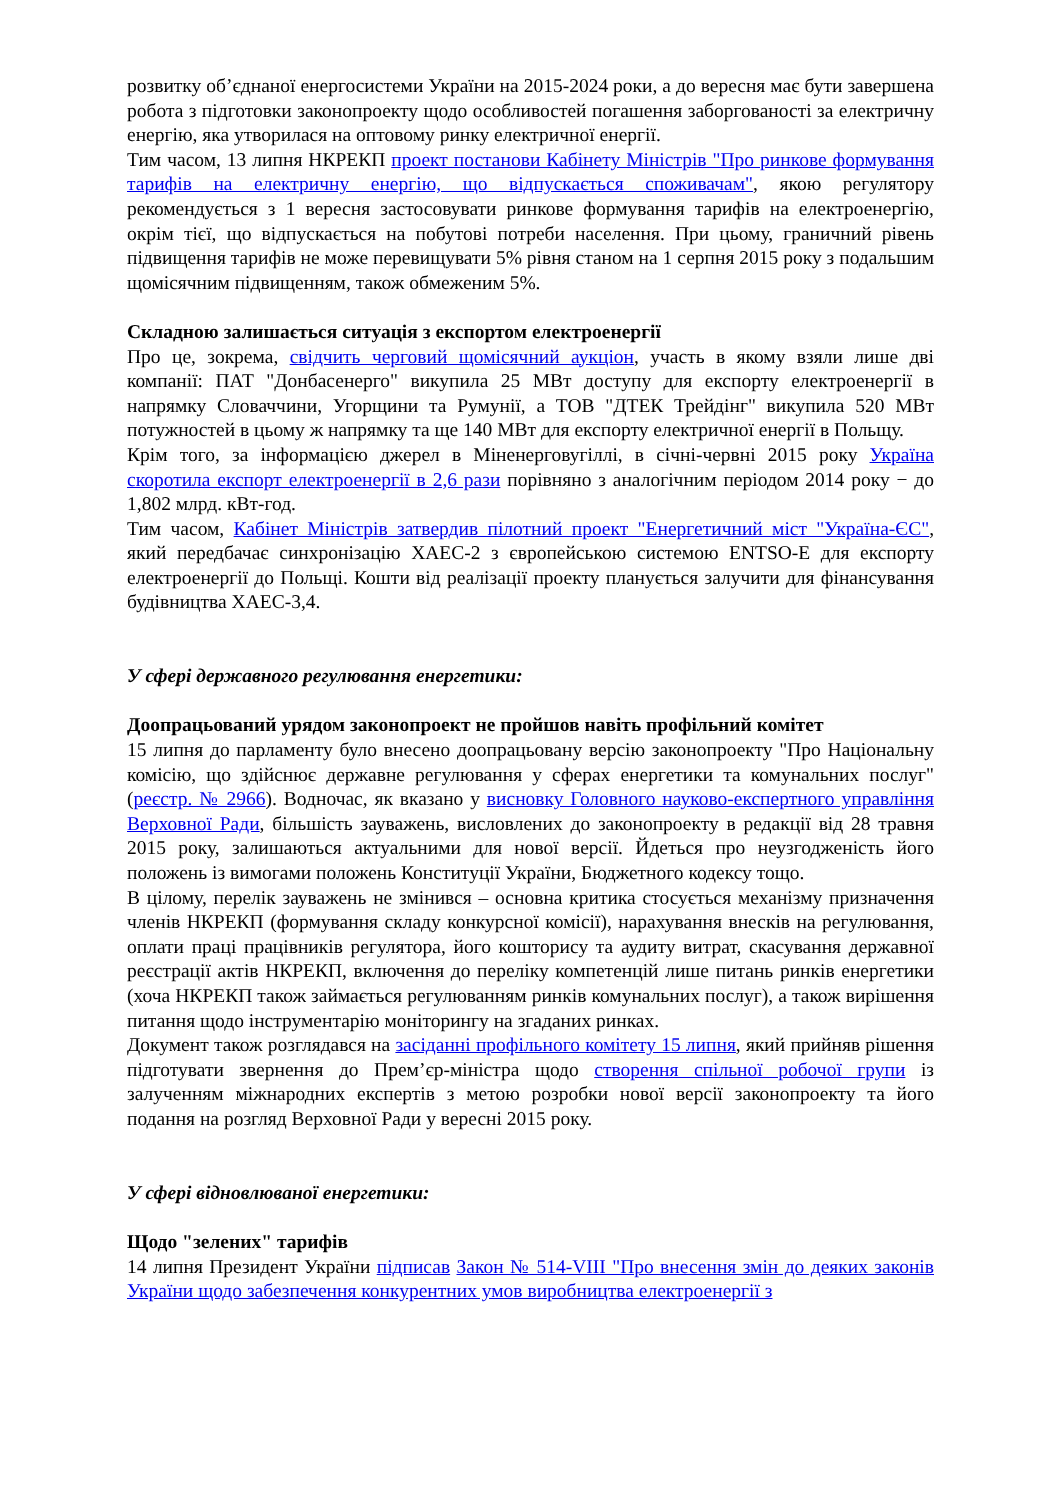розвитку об’єднаної енергосистеми України на 2015-2024 роки, а до вересня має бути завершена робота з підготовки законопроекту щодо особливостей погашення заборгованості за електричну енергію, яка утворилася на оптовому ринку електричної енергії.
Тим часом, 13 липня НКРЕКП проект постанови Кабінету Міністрів "Про ринкове формування тарифів на електричну енергію, що відпускається споживачам", якою регулятору рекомендується з 1 вересня застосовувати ринкове формування тарифів на електроенергію, окрім тієї, що відпускається на побутові потреби населення. При цьому, граничний рівень підвищення тарифів не може перевищувати 5% рівня станом на 1 серпня 2015 року з подальшим щомісячним підвищенням, також обмеженим 5%.
Складною залишається ситуація з експортом електроенергії
Про це, зокрема, свідчить черговий щомісячний аукціон, участь в якому взяли лише дві компанії: ПАТ "Донбасенерго" викупила 25 МВт доступу для експорту електроенергії в напрямку Словаччини, Угорщини та Румунії, а ТОВ "ДТЕК Трейдінг" викупила 520 МВт потужностей в цьому ж напрямку та ще 140 МВт для експорту електричної енергії в Польщу.
Крім того, за інформацією джерел в Міненерговугіллі, в січні-червні 2015 року Україна скоротила експорт електроенергії в 2,6 рази порівняно з аналогічним періодом 2014 року − до 1,802 млрд. кВт-год.
Тим часом, Кабінет Міністрів затвердив пілотний проект "Енергетичний міст "Україна-ЄС", який передбачає синхронізацію ХАЕС-2 з європейською системою ENTSO-E для експорту електроенергії до Польщі. Кошти від реалізації проекту планується залучити для фінансування будівництва ХАЕС-3,4.
У сфері державного регулювання енергетики:
Доопрацьований урядом законопроект не пройшов навіть профільний комітет
15 липня до парламенту було внесено доопрацьовану версію законопроекту "Про Національну комісію, що здійснює державне регулювання у сферах енергетики та комунальних послуг" (реєстр. № 2966). Водночас, як вказано у висновку Головного науково-експертного управління Верховної Ради, більшість зауважень, висловлених до законопроекту в редакції від 28 травня 2015 року, залишаються актуальними для нової версії. Йдеться про неузгодженість його положень із вимогами положень Конституції України, Бюджетного кодексу тощо.
В цілому, перелік зауважень не змінився – основна критика стосується механізму призначення членів НКРЕКП (формування складу конкурсної комісії), нарахування внесків на регулювання, оплати праці працівників регулятора, його кошторису та аудиту витрат, скасування державної реєстрації актів НКРЕКП, включення до переліку компетенцій лише питань ринків енергетики (хоча НКРЕКП також займається регулюванням ринків комунальних послуг), а також вирішення питання щодо інструментарію моніторингу на згаданих ринках.
Документ також розглядався на засіданні профільного комітету 15 липня, який прийняв рішення підготувати звернення до Прем’єр-міністра щодо створення спільної робочої групи із залученням міжнародних експертів з метою розробки нової версії законопроекту та його подання на розгляд Верховної Ради у вересні 2015 року.
У сфері відновлюваної енергетики:
Щодо "зелених" тарифів
14 липня Президент України підписав Закон № 514-VIII "Про внесення змін до деяких законів України щодо забезпечення конкурентних умов виробництва електроенергії з